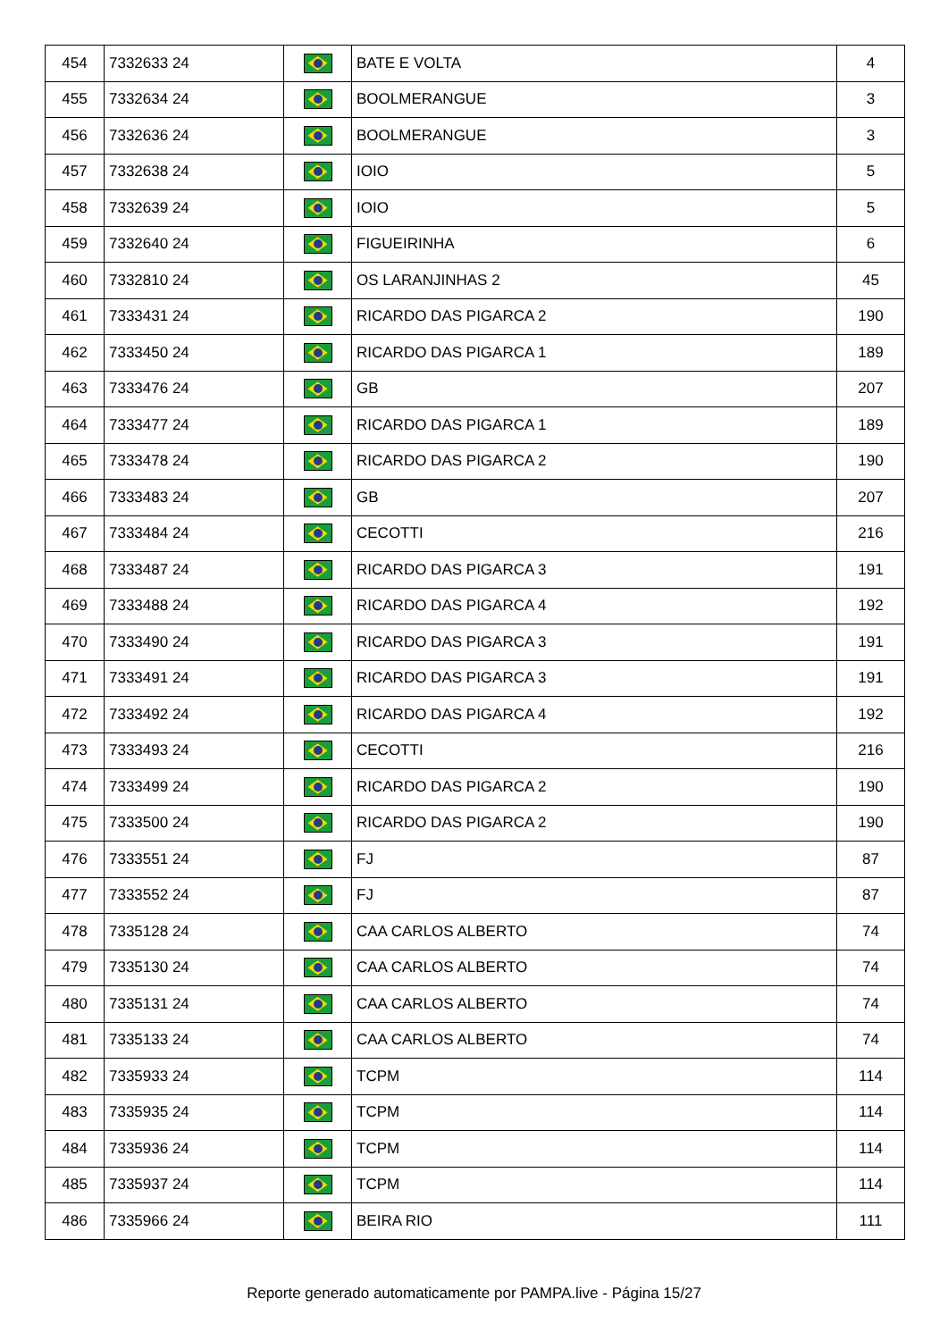| 454 | 7332633 24 | | BATE E VOLTA | 4 |
| 455 | 7332634 24 | | BOOLMERANGUE | 3 |
| 456 | 7332636 24 | | BOOLMERANGUE | 3 |
| 457 | 7332638 24 | | IOIO | 5 |
| 458 | 7332639 24 | | IOIO | 5 |
| 459 | 7332640 24 | | FIGUEIRINHA | 6 |
| 460 | 7332810 24 | | OS LARANJINHAS 2 | 45 |
| 461 | 7333431 24 | | RICARDO DAS PIGARCA 2 | 190 |
| 462 | 7333450 24 | | RICARDO DAS PIGARCA 1 | 189 |
| 463 | 7333476 24 | | GB | 207 |
| 464 | 7333477 24 | | RICARDO DAS PIGARCA 1 | 189 |
| 465 | 7333478 24 | | RICARDO DAS PIGARCA 2 | 190 |
| 466 | 7333483 24 | | GB | 207 |
| 467 | 7333484 24 | | CECOTTI | 216 |
| 468 | 7333487 24 | | RICARDO DAS PIGARCA 3 | 191 |
| 469 | 7333488 24 | | RICARDO DAS PIGARCA 4 | 192 |
| 470 | 7333490 24 | | RICARDO DAS PIGARCA 3 | 191 |
| 471 | 7333491 24 | | RICARDO DAS PIGARCA 3 | 191 |
| 472 | 7333492 24 | | RICARDO DAS PIGARCA 4 | 192 |
| 473 | 7333493 24 | | CECOTTI | 216 |
| 474 | 7333499 24 | | RICARDO DAS PIGARCA 2 | 190 |
| 475 | 7333500 24 | | RICARDO DAS PIGARCA 2 | 190 |
| 476 | 7333551 24 | | FJ | 87 |
| 477 | 7333552 24 | | FJ | 87 |
| 478 | 7335128 24 | | CAA CARLOS ALBERTO | 74 |
| 479 | 7335130 24 | | CAA CARLOS ALBERTO | 74 |
| 480 | 7335131 24 | | CAA CARLOS ALBERTO | 74 |
| 481 | 7335133 24 | | CAA CARLOS ALBERTO | 74 |
| 482 | 7335933 24 | | TCPM | 114 |
| 483 | 7335935 24 | | TCPM | 114 |
| 484 | 7335936 24 | | TCPM | 114 |
| 485 | 7335937 24 | | TCPM | 114 |
| 486 | 7335966 24 | | BEIRA RIO | 111 |
Reporte generado automaticamente por PAMPA.live - Página 15/27